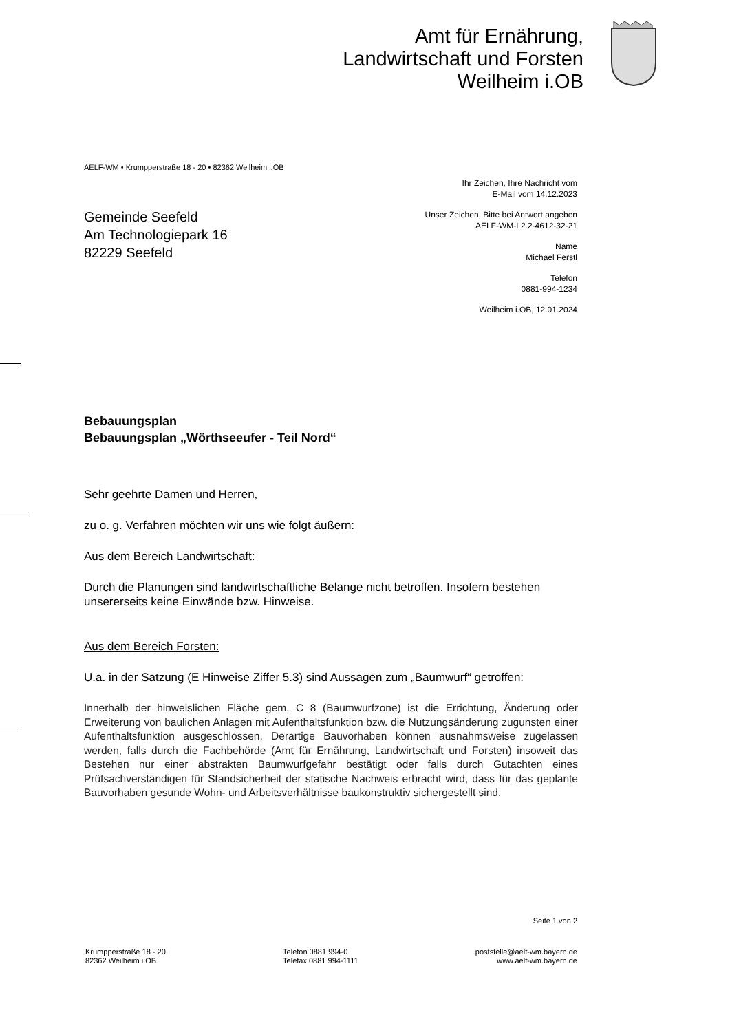Amt für Ernährung,
Landwirtschaft und Forsten
Weilheim i.OB
AELF-WM • Krumpperstraße 18 - 20 • 82362 Weilheim i.OB
Ihr Zeichen, Ihre Nachricht vom
E-Mail vom 14.12.2023
Unser Zeichen, Bitte bei Antwort angeben
AELF-WM-L2.2-4612-32-21
Name
Michael Ferstl
Telefon
0881-994-1234
Weilheim i.OB, 12.01.2024
Gemeinde Seefeld
Am Technologiepark 16
82229 Seefeld
Bebauungsplan
Bebauungsplan „Wörthseeufer - Teil Nord“
Sehr geehrte Damen und Herren,
zu o. g. Verfahren möchten wir uns wie folgt äußern:
Aus dem Bereich Landwirtschaft:
Durch die Planungen sind landwirtschaftliche Belange nicht betroffen. Insofern bestehen unsererseits keine Einwände bzw. Hinweise.
Aus dem Bereich Forsten:
U.a. in der Satzung (E Hinweise Ziffer 5.3) sind Aussagen zum „Baumwurf“ getroffen:
Innerhalb der hinweislichen Fläche gem. C 8 (Baumwurfzone) ist die Errichtung, Änderung oder Erweiterung von baulichen Anlagen mit Aufenthaltsfunktion bzw. die Nutzungsänderung zugunsten einer Aufenthaltsfunktion ausgeschlossen. Derartige Bauvorhaben können ausnahmsweise zugelassen werden, falls durch die Fachbehörde (Amt für Ernährung, Landwirtschaft und Forsten) insoweit das Bestehen nur einer abstrakten Baumwurfgefahr bestätigt oder falls durch Gutachten eines Prüfsachverständigen für Standsicherheit der statische Nachweis erbracht wird, dass für das geplante Bauvorhaben gesunde Wohn- und Arbeitsverhältnisse baukonstruktiv sichergestellt sind.
Seite 1 von 2
Krumpperstraße 18 - 20
82362 Weilheim i.OB
Telefon 0881 994-0
Telefax 0881 994-1111
poststelle@aelf-wm.bayern.de
www.aelf-wm.bayern.de